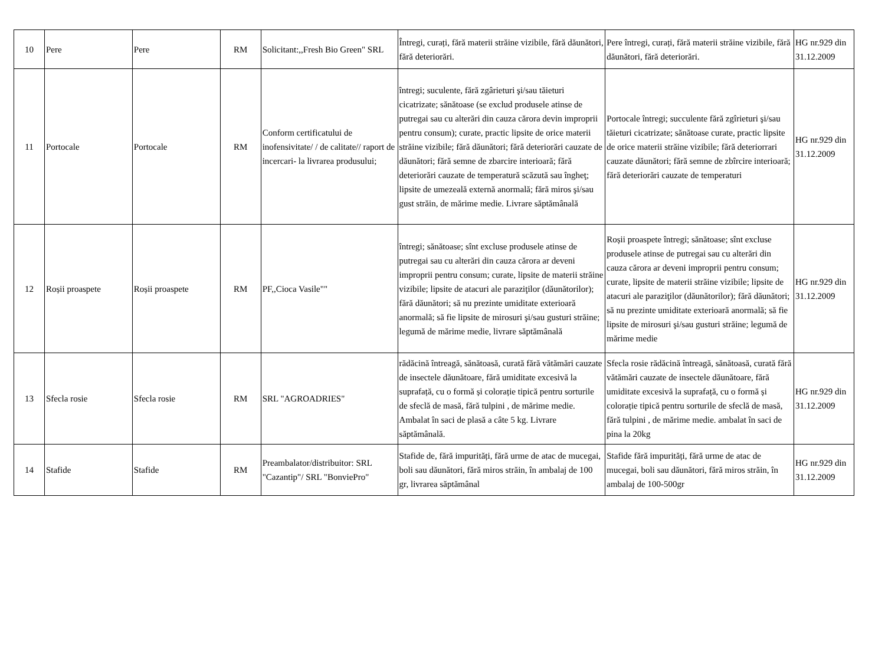| 10 | Pere | Pere | RM | Solicitant:,,Fresh Bio Green" SRL | Întregi, curați, fără materii străine vizibile, fără dăunători, fără deteriorări. | Pere întregi, curați, fără materii străine vizibile, fără dăunători, fără deteriorări. | HG nr.929 din 31.12.2009 |
| 11 | Portocale | Portocale | RM | Conform certificatului de inofensivitate/ / de calitate// raport de incercari- la livrarea produsului; | întregi; suculente, fără zgârieturi şi/sau tăieturi cicatrizate; sănătoase (se exclud produsele atinse de putregai sau cu alterări din cauza cărora devin improprii pentru consum); curate, practic lipsite de orice materii străine vizibile; fără dăunători; fără deteriorări cauzate de dăunători; fără semne de zbarcire interioară; fără deteriorări cauzate de temperatură scăzută sau îngheţ; lipsite de umezeală externă anormală; fără miros şi/sau gust străin, de mărime medie. Livrare săptămânală | Portocale întregi; succulente fără zgîrieturi şi/sau tăieturi cicatrizate; sănătoase curate, practic lipsite de orice materii străine vizibile; fără deteriorrari cauzate dăunători; fără semne de zbîrcire interioară; fără deteriorări cauzate de temperaturi | HG nr.929 din 31.12.2009 |
| 12 | Roșii proaspete | Roșii proaspete | RM | PF,,Cioca Vasile"" | întregi; sănătoase; sînt excluse produsele atinse de putregai sau cu alterări din cauza cărora ar deveni improprii pentru consum; curate, lipsite de materii străine vizibile; lipsite de atacuri ale paraziţilor (dăunătorilor); fără dăunători; să nu prezinte umiditate exterioară anormală; să fie lipsite de mirosuri şi/sau gusturi străine; legumă de mărime medie, livrare săptămânală | Roșii proaspete întregi; sănătoase; sînt excluse produsele atinse de putregai sau cu alterări din cauza cărora ar deveni improprii pentru consum; curate, lipsite de materii străine vizibile; lipsite de atacuri ale paraziţilor (dăunătorilor); fără dăunători; să nu prezinte umiditate exterioară anormală; să fie lipsite de mirosuri şi/sau gusturi străine; legumă de mărime medie | HG nr.929 din 31.12.2009 |
| 13 | Sfecla rosie | Sfecla rosie | RM | SRL "AGROADRIES" | rădăcină întreagă, sănătoasă, curată fără vătămări cauzate de insectele dăunătoare, fără umiditate excesivă la suprafață, cu o formă și colorație tipică pentru sorturile de sfeclă de masă, fără tulpini , de mărime medie. Ambalat în saci de plasă a câte 5 kg. Livrare săptămânală. | Sfecla rosie rădăcină întreagă, sănătoasă, curată fără vătămări cauzate de insectele dăunătoare, fără umiditate excesivă la suprafață, cu o formă și colorație tipică pentru sorturile de sfeclă de masă, fără tulpini , de mărime medie. ambalat în saci de pina la 20kg | HG nr.929 din 31.12.2009 |
| 14 | Stafide | Stafide | RM | Preambalator/distribuitor: SRL "Cazantip"/ SRL "BonviePro" | Stafide de, fără impurități, fără urme de atac de mucegai, boli sau dăunători, fără miros străin, în ambalaj de 100 gr, livrarea săptămânal | Stafide fără impurități, fără urme de atac de mucegai, boli sau dăunători, fără miros străin, în ambalaj de 100-500gr | HG nr.929 din 31.12.2009 |